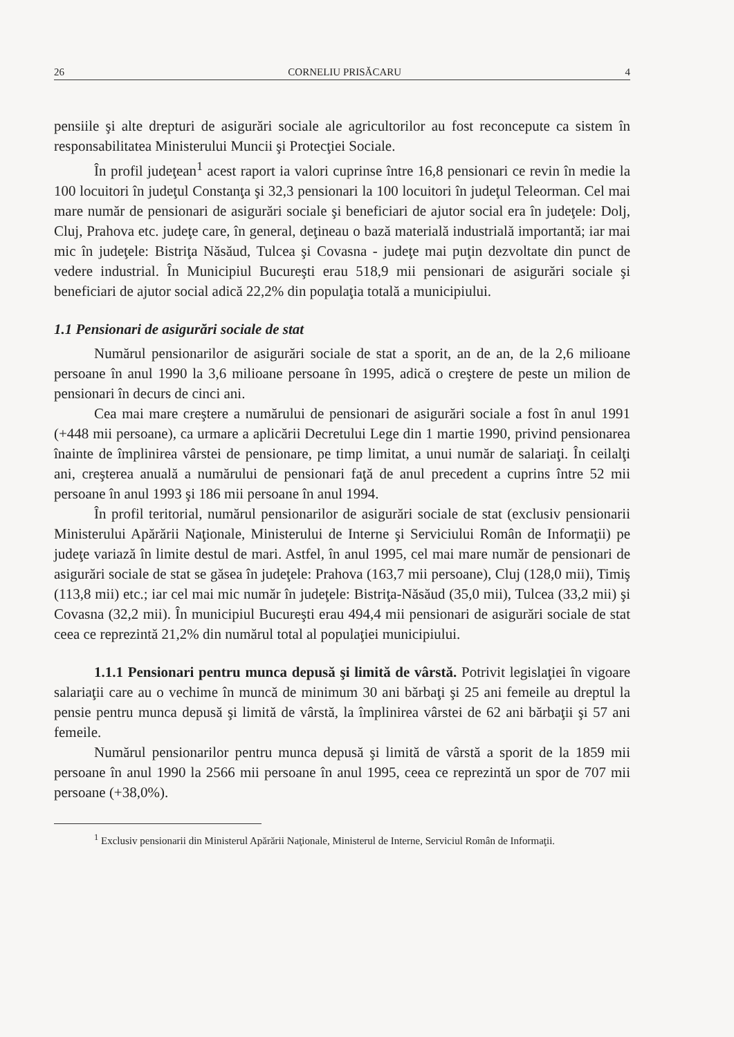26 CORNELIU PRISĂCARU 4
pensiile şi alte drepturi de asigurări sociale ale agricultorilor au fost reconcepute ca sistem în responsabilitatea Ministerului Muncii şi Protecţiei Sociale.
În profil judeţean<sup>1</sup> acest raport ia valori cuprinse între 16,8 pensionari ce revin în medie la 100 locuitori în judeţul Constanţa şi 32,3 pensionari la 100 locuitori în judeţul Teleorman. Cel mai mare număr de pensionari de asigurări sociale şi beneficiari de ajutor social era în judeţele: Dolj, Cluj, Prahova etc. judeţe care, în general, deţineau o bază materială industrială importantă; iar mai mic în judeţele: Bistriţa Năsăud, Tulcea şi Covasna - judeţe mai puţin dezvoltate din punct de vedere industrial. În Municipiul Bucureşti erau 518,9 mii pensionari de asigurări sociale şi beneficiari de ajutor social adică 22,2% din populaţia totală a municipiului.
1.1 Pensionari de asigurări sociale de stat
Numărul pensionarilor de asigurări sociale de stat a sporit, an de an, de la 2,6 milioane persoane în anul 1990 la 3,6 milioane persoane în 1995, adică o creştere de peste un milion de pensionari în decurs de cinci ani.
Cea mai mare creştere a numărului de pensionari de asigurări sociale a fost în anul 1991 (+448 mii persoane), ca urmare a aplicării Decretului Lege din 1 martie 1990, privind pensionarea înainte de împlinirea vârstei de pensionare, pe timp limitat, a unui număr de salariaţi. În ceilalţi ani, creşterea anuală a numărului de pensionari faţă de anul precedent a cuprins între 52 mii persoane în anul 1993 şi 186 mii persoane în anul 1994.
În profil teritorial, numărul pensionarilor de asigurări sociale de stat (exclusiv pensionarii Ministerului Apărării Naţionale, Ministerului de Interne şi Serviciului Român de Informaţii) pe judeţe variază în limite destul de mari. Astfel, în anul 1995, cel mai mare număr de pensionari de asigurări sociale de stat se găsea în judeţele: Prahova (163,7 mii persoane), Cluj (128,0 mii), Timiş (113,8 mii) etc.; iar cel mai mic număr în judeţele: Bistriţa-Năsăud (35,0 mii), Tulcea (33,2 mii) şi Covasna (32,2 mii). În municipiul Bucureşti erau 494,4 mii pensionari de asigurări sociale de stat ceea ce reprezintă 21,2% din numărul total al populaţiei municipiului.
1.1.1 Pensionari pentru munca depusă şi limită de vârstă. Potrivit legislaţiei în vigoare salariaţii care au o vechime în muncă de minimum 30 ani bărbaţi şi 25 ani femeile au dreptul la pensie pentru munca depusă şi limită de vârstă, la împlinirea vârstei de 62 ani bărbaţii şi 57 ani femeile.
Numărul pensionarilor pentru munca depusă şi limită de vârstă a sporit de la 1859 mii persoane în anul 1990 la 2566 mii persoane în anul 1995, ceea ce reprezintă un spor de 707 mii persoane (+38,0%).
<sup>1</sup> Exclusiv pensionarii din Ministerul Apărării Naţionale, Ministerul de Interne, Serviciul Român de Informaţii.